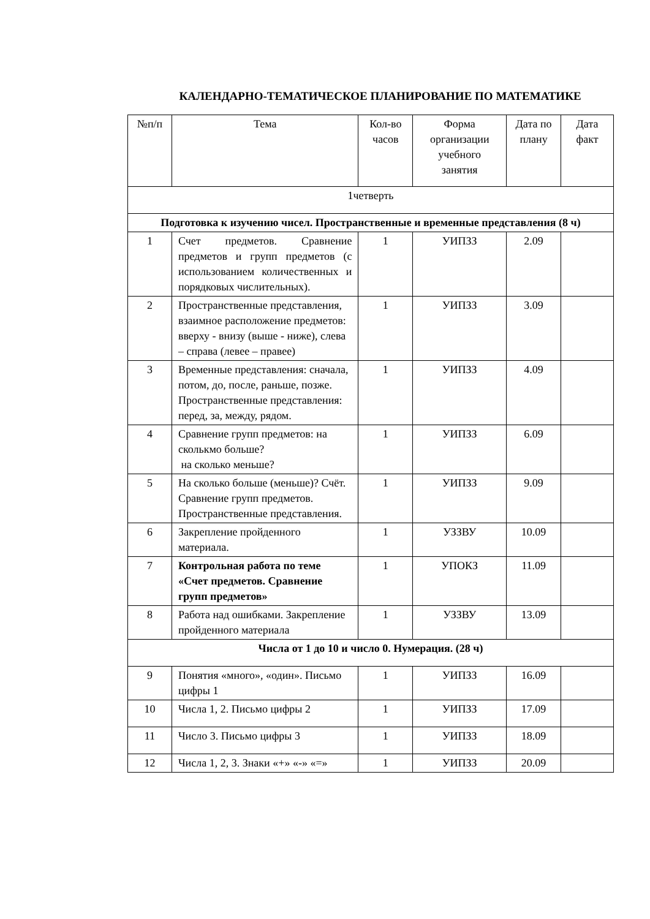КАЛЕНДАРНО-ТЕМАТИЧЕСКОЕ ПЛАНИРОВАНИЕ ПО МАТЕМАТИКЕ
| №п/п | Тема | Кол-во часов | Форма организации учебного занятия | Дата по плану | Дата факт |
| --- | --- | --- | --- | --- | --- |
| 1четверть | | | | | |
| Подготовка к изучению чисел. Пространственные и временные представления (8 ч) | | | | | |
| 1 | Счет предметов. Сравнение предметов и групп предметов (с использованием количественных и порядковых числительных). | 1 | УИПЗЗ | 2.09 | |
| 2 | Пространственные представления, взаимное расположение предметов: вверху - внизу (выше - ниже), слева – справа (левее – правее) | 1 | УИПЗЗ | 3.09 | |
| 3 | Временные представления: сначала, потом, до, после, раньше, позже. Пространственные представления: перед, за, между, рядом. | 1 | УИПЗЗ | 4.09 | |
| 4 | Сравнение групп предметов: на сколькмо больше? на сколько меньше? | 1 | УИПЗЗ | 6.09 | |
| 5 | На сколько больше (меньше)? Счёт. Сравнение групп предметов. Пространственные представления. | 1 | УИПЗЗ | 9.09 | |
| 6 | Закрепление пройденного материала. | 1 | УЗЗВУ | 10.09 | |
| 7 | Контрольная работа по теме «Счет предметов. Сравнение групп предметов» | 1 | УПОКЗ | 11.09 | |
| 8 | Работа над ошибками. Закрепление пройденного материала | 1 | УЗЗВУ | 13.09 | |
| Числа от 1 до 10 и число 0. Нумерация. (28 ч) | | | | | |
| 9 | Понятия «много», «один». Письмо цифры 1 | 1 | УИПЗЗ | 16.09 | |
| 10 | Числа 1, 2. Письмо цифры 2 | 1 | УИПЗЗ | 17.09 | |
| 11 | Число 3. Письмо цифры 3 | 1 | УИПЗЗ | 18.09 | |
| 12 | Числа 1, 2, 3. Знаки «+» «-» «=» | 1 | УИПЗЗ | 20.09 | |